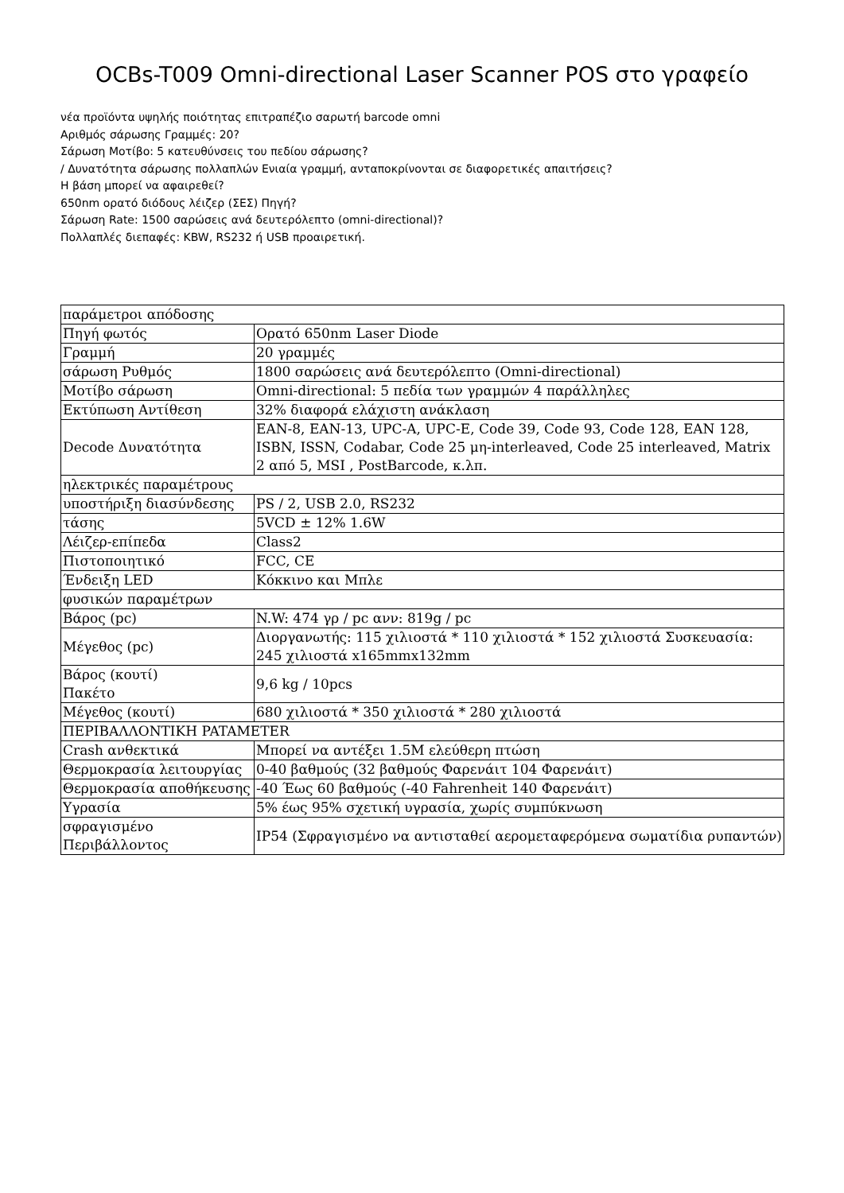OCBs-T009 Omni-directional Laser Scanner POS στο γραφείο
νέα προϊόντα υψηλής ποιότητας επιτραπέζιο σαρωτή barcode omni
Αριθμός σάρωσης Γραμμές: 20?
Σάρωση Μοτίβο: 5 κατευθύνσεις του πεδίου σάρωσης?
/ Δυνατότητα σάρωσης πολλαπλών Ενιαία γραμμή, ανταποκρίνονται σε διαφορετικές απαιτήσεις?
Η βάση μπορεί να αφαιρεθεί?
650nm ορατό διόδους λέιζερ (ΣΕΣ) Πηγή?
Σάρωση Rate: 1500 σαρώσεις ανά δευτερόλεπτο (omni-directional)?
Πολλαπλές διεπαφές: KBW, RS232 ή USB προαιρετική.
| παράμετροι απόδοσης | |
| Πηγή φωτός | Ορατό 650nm Laser Diode |
| Γραμμή | 20 γραμμές |
| σάρωση Ρυθμός | 1800 σαρώσεις ανά δευτερόλεπτο (Omni-directional) |
| Μοτίβο σάρωση | Omni-directional: 5 πεδία των γραμμών 4 παράλληλες |
| Εκτύπωση Αντίθεση | 32% διαφορά ελάχιστη ανάκλαση |
| Decode Δυνατότητα | EAN-8, EAN-13, UPC-A, UPC-E, Code 39, Code 93, Code 128, EAN 128, ISBN, ISSN, Codabar, Code 25 μη-interleaved, Code 25 interleaved, Matrix 2 από 5, MSI , PostBarcode, κ.λπ. |
| ηλεκτρικές παραμέτρους | |
| υποστήριξη διασύνδεσης | PS / 2, USB 2.0, RS232 |
| τάσης | 5VCD ± 12% 1.6W |
| Λέιζερ-επίπεδα | Class2 |
| Πιστοποιητικό | FCC, CE |
| Ένδειξη LED | Κόκκινο και Μπλε |
| φυσικών παραμέτρων | |
| Βάρος (pc) | N.W: 474 γρ / pc ανν: 819g / pc |
| Μέγεθος (pc) | Διοργανωτής: 115 χιλιοστά * 110 χιλιοστά * 152 χιλιοστά Συσκευασία: 245 χιλιοστά x165mmx132mm |
| Βάρος (κουτί) Πακέτο | 9,6 kg / 10pcs |
| Μέγεθος (κουτί) | 680 χιλιοστά * 350 χιλιοστά * 280 χιλιοστά |
| ΠΕΡΙΒΑΛΛΟΝΤΙΚΗ PATAMETER | |
| Crash ανθεκτικά | Μπορεί να αντέξει 1.5M ελεύθερη πτώση |
| Θερμοκρασία λειτουργίας | 0-40 βαθμούς (32 βαθμούς Φαρενάιτ 104 Φαρενάιτ) |
| Θερμοκρασία αποθήκευσης | -40 Έως 60 βαθμούς (-40 Fahrenheit 140 Φαρενάιτ) |
| Υγρασία | 5% έως 95% σχετική υγρασία, χωρίς συμπύκνωση |
| σφραγισμένο Περιβάλλοντος | IP54 (Σφραγισμένο να αντισταθεί αερομεταφερόμενα σωματίδια ρυπαντών) |